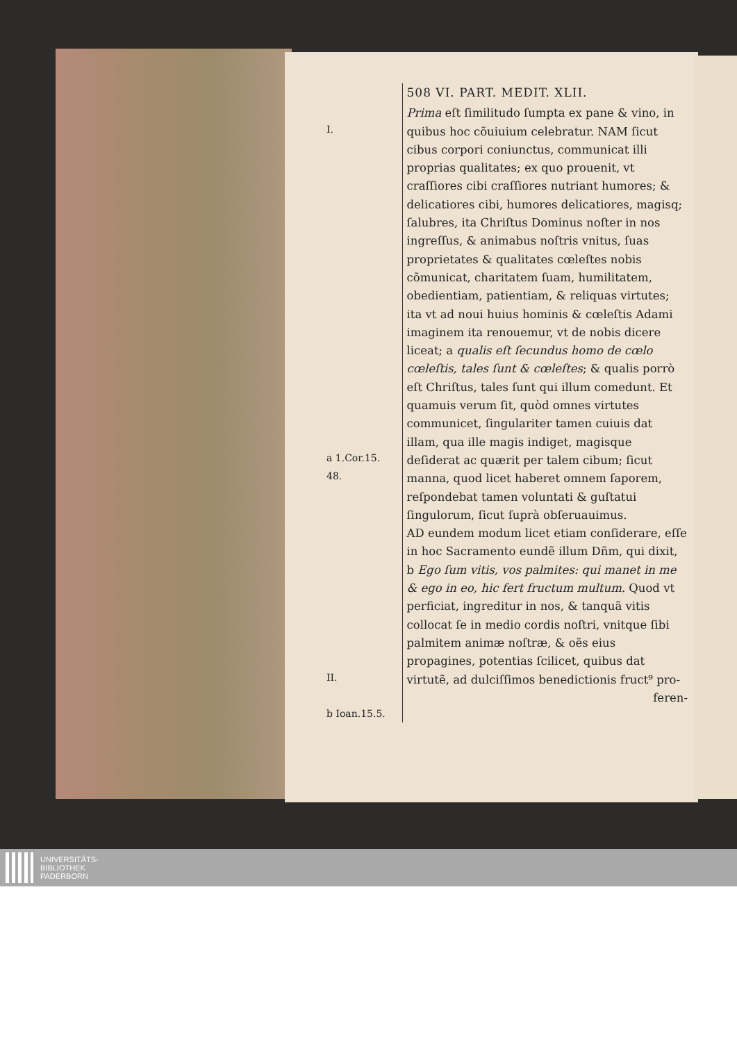I.
a 1.Cor.15.
48.
II.
b Ioan.15.5.
508 VI. PART. MEDIT. XLII.
Prima eſt ſimilitudo ſumpta ex pane & vino, in quibus hoc cõuiuium celebratur. NAM ſicut cibus corpori coniunctus, communicat illi proprias qualitates; ex quo prouenit, vt craſſiores cibi craſſiores nutriant humores; & delicatiores cibi, humores delicatiores, magisq; ſalubres, ita Chriſtus Dominus noſter in nos ingreſſus, & animabus noſtris vnitus, ſuas proprietates & qualitates cœleſtes nobis cõmunicat, charitatem ſuam, humilitatem, obedientiam, patientiam, & reliquas virtutes; ita vt ad noui huius hominis & cœleſtis Adami imaginem ita renouemur, vt de nobis dicere liceat; a qualis eſt ſecundus homo de cœlo cœleſtis, tales ſunt & cœleſtes; & qualis porrò eſt Chriſtus, tales ſunt qui illum comedunt. Et quamuis verum ſit, quòd omnes virtutes communicet, ſingulariter tamen cuiuis dat illam, qua ille magis indiget, magisque deſiderat ac quærit per talem cibum; ſicut manna, quod licet haberet omnem ſaporem, reſpondebat tamen voluntati & guſtatui ſingulorum, ſicut ſuprà obſeruauimus.
AD eundem modum licet etiam conſiderare, eſſe in hoc Sacramento eundẽ illum Dñm, qui dixit, b Ego ſum vitis, vos palmites: qui manet in me & ego in eo, hic fert fructum multum. Quod vt perficiat, ingreditur in nos, & tanquã vitis collocat ſe in medio cordis noſtri, vnitque ſibi palmitem animæ noſtræ, & oẽs eius propagines, potentias ſcilicet, quibus dat virtutẽ, ad dulciſſimos benedictionis fruct⁹ pro-
feren-
UNIVERSITÄTS-
BIBLIOTHEK
PADERBORN